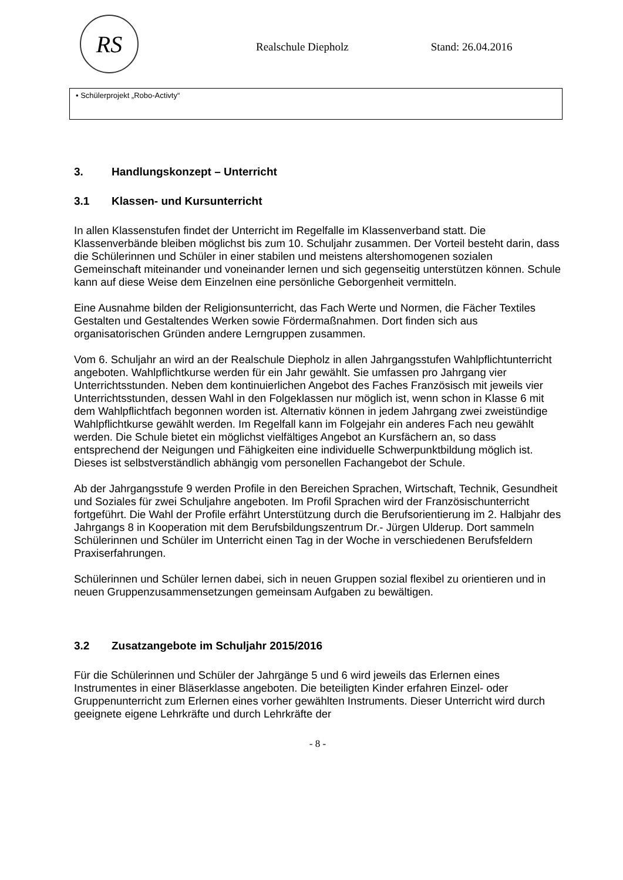RS
Realschule Diepholz Stand: 26.04.2016
| • Schülerprojekt „Robo-Activty“ |
3. Handlungskonzept – Unterricht
3.1 Klassen- und Kursunterricht
In allen Klassenstufen findet der Unterricht im Regelfalle im Klassenverband statt. Die Klassenverbände bleiben möglichst bis zum 10. Schuljahr zusammen. Der Vorteil besteht darin, dass die Schülerinnen und Schüler in einer stabilen und meistens altershomogenen sozialen Gemeinschaft miteinander und voneinander lernen und sich gegenseitig unterstützen können. Schule kann auf diese Weise dem Einzelnen eine persönliche Geborgenheit vermitteln.
Eine Ausnahme bilden der Religionsunterricht, das Fach Werte und Normen, die Fächer Textiles Gestalten und Gestaltendes Werken sowie Fördermaßnahmen. Dort finden sich aus organisatorischen Gründen andere Lerngruppen zusammen.
Vom 6. Schuljahr an wird an der Realschule Diepholz in allen Jahrgangsstufen Wahlpflichtunterricht angeboten. Wahlpflichtkurse werden für ein Jahr gewählt. Sie umfassen pro Jahrgang vier Unterrichtsstunden. Neben dem kontinuierlichen Angebot des Faches Französisch mit jeweils vier Unterrichtsstunden, dessen Wahl in den Folgeklassen nur möglich ist, wenn schon in Klasse 6 mit dem Wahlpflichtfach begonnen worden ist. Alternativ können in jedem Jahrgang zwei zweistündige Wahlpflichtkurse gewählt werden. Im Regelfall kann im Folgejahr ein anderes Fach neu gewählt werden. Die Schule bietet ein möglichst vielfältiges Angebot an Kursfächern an, so dass entsprechend der Neigungen und Fähigkeiten eine individuelle Schwerpunktbildung möglich ist. Dieses ist selbstverständlich abhängig vom personellen Fachangebot der Schule.
Ab der Jahrgangsstufe 9 werden Profile in den Bereichen Sprachen, Wirtschaft, Technik, Gesundheit und Soziales für zwei Schuljahre angeboten. Im Profil Sprachen wird der Französischunterricht fortgeführt. Die Wahl der Profile erfährt Unterstützung durch die Berufsorientierung im 2. Halbjahr des Jahrgangs 8 in Kooperation mit dem Berufsbildungszentrum Dr.- Jürgen Ulderup. Dort sammeln Schülerinnen und Schüler im Unterricht einen Tag in der Woche in verschiedenen Berufsfeldern Praxiserfahrungen.
Schülerinnen und Schüler lernen dabei, sich in neuen Gruppen sozial flexibel zu orientieren und in neuen Gruppenzusammensetzungen gemeinsam Aufgaben zu bewältigen.
3.2 Zusatzangebote im Schuljahr 2015/2016
Für die Schülerinnen und Schüler der Jahrgänge 5 und 6 wird jeweils das Erlernen eines Instrumentes in einer Bläserklasse angeboten. Die beteiligten Kinder erfahren Einzel- oder Gruppenunterricht zum Erlernen eines vorher gewählten Instruments. Dieser Unterricht wird durch geeignete eigene Lehrkräfte und durch Lehrkräfte der
- 8 -